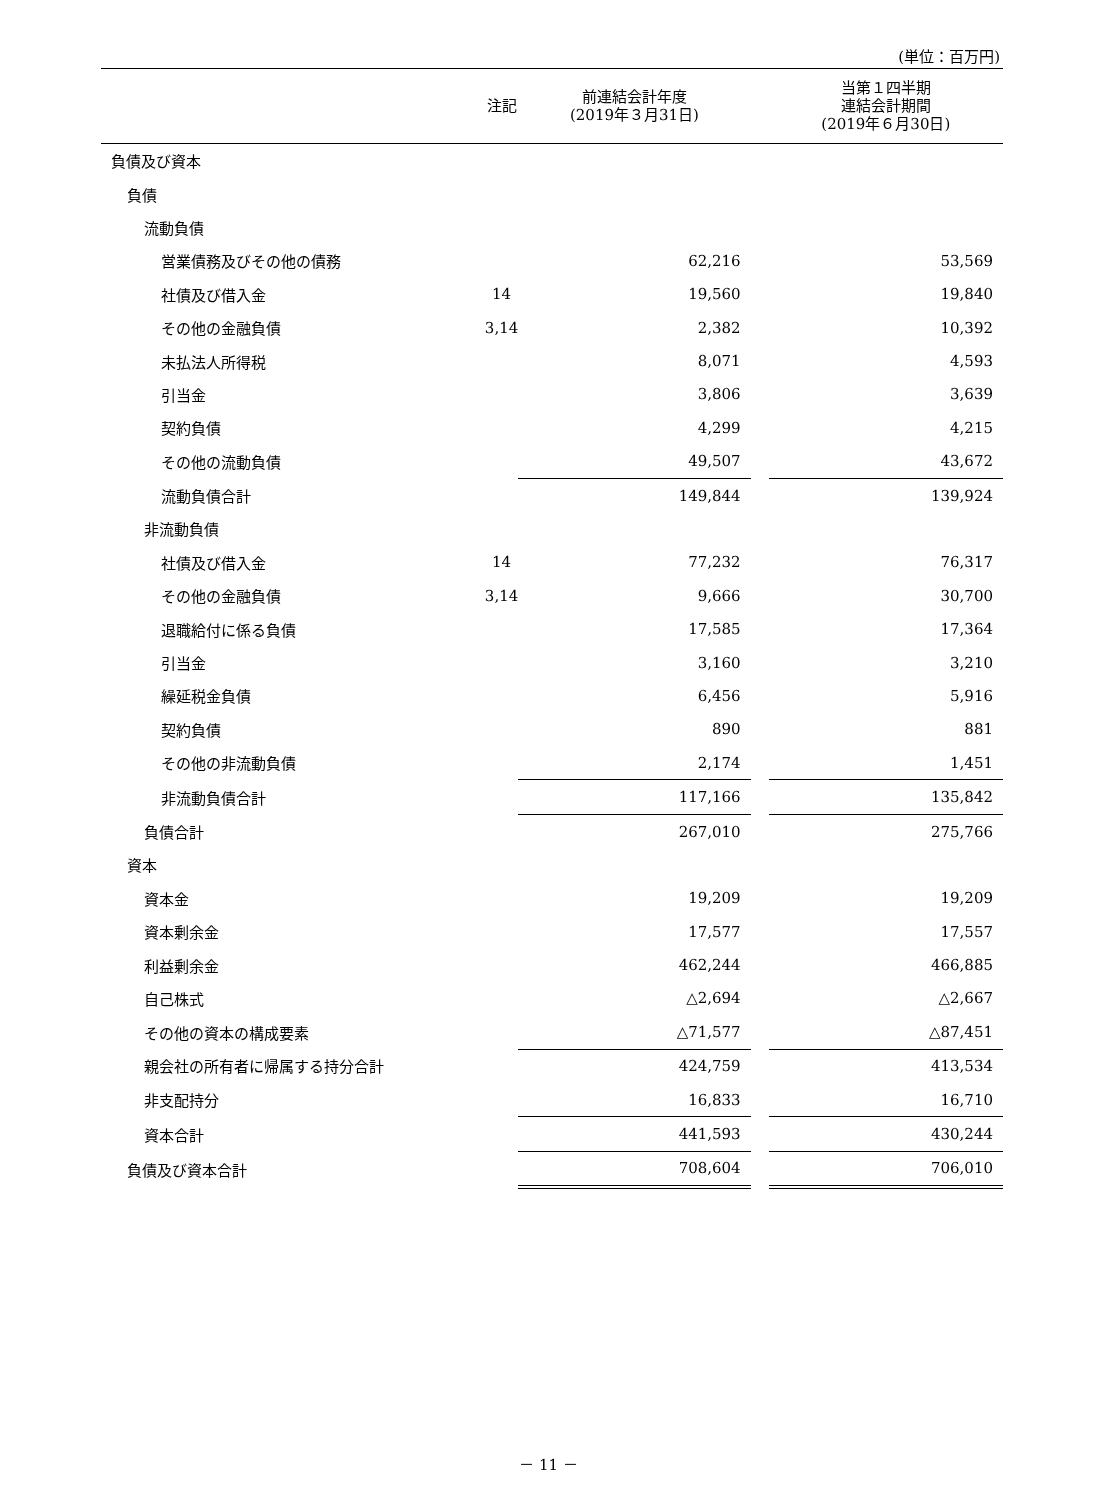(単位：百万円)
| | 注記 | 前連結会計年度 (2019年３月31日) | | 当第１四半期 連結会計期間 (2019年６月30日) |
| --- | --- | --- | --- | --- |
| 負債及び資本 | | | | |
| 負債 | | | | |
| 流動負債 | | | | |
| 営業債務及びその他の債務 | | 62,216 | | 53,569 |
| 社債及び借入金 | 14 | 19,560 | | 19,840 |
| その他の金融負債 | 3,14 | 2,382 | | 10,392 |
| 未払法人所得税 | | 8,071 | | 4,593 |
| 引当金 | | 3,806 | | 3,639 |
| 契約負債 | | 4,299 | | 4,215 |
| その他の流動負債 | | 49,507 | | 43,672 |
| 流動負債合計 | | 149,844 | | 139,924 |
| 非流動負債 | | | | |
| 社債及び借入金 | 14 | 77,232 | | 76,317 |
| その他の金融負債 | 3,14 | 9,666 | | 30,700 |
| 退職給付に係る負債 | | 17,585 | | 17,364 |
| 引当金 | | 3,160 | | 3,210 |
| 繰延税金負債 | | 6,456 | | 5,916 |
| 契約負債 | | 890 | | 881 |
| その他の非流動負債 | | 2,174 | | 1,451 |
| 非流動負債合計 | | 117,166 | | 135,842 |
| 負債合計 | | 267,010 | | 275,766 |
| 資本 | | | | |
| 資本金 | | 19,209 | | 19,209 |
| 資本剰余金 | | 17,577 | | 17,557 |
| 利益剰余金 | | 462,244 | | 466,885 |
| 自己株式 | | △2,694 | | △2,667 |
| その他の資本の構成要素 | | △71,577 | | △87,451 |
| 親会社の所有者に帰属する持分合計 | | 424,759 | | 413,534 |
| 非支配持分 | | 16,833 | | 16,710 |
| 資本合計 | | 441,593 | | 430,244 |
| 負債及び資本合計 | | 708,604 | | 706,010 |
－ 11 －